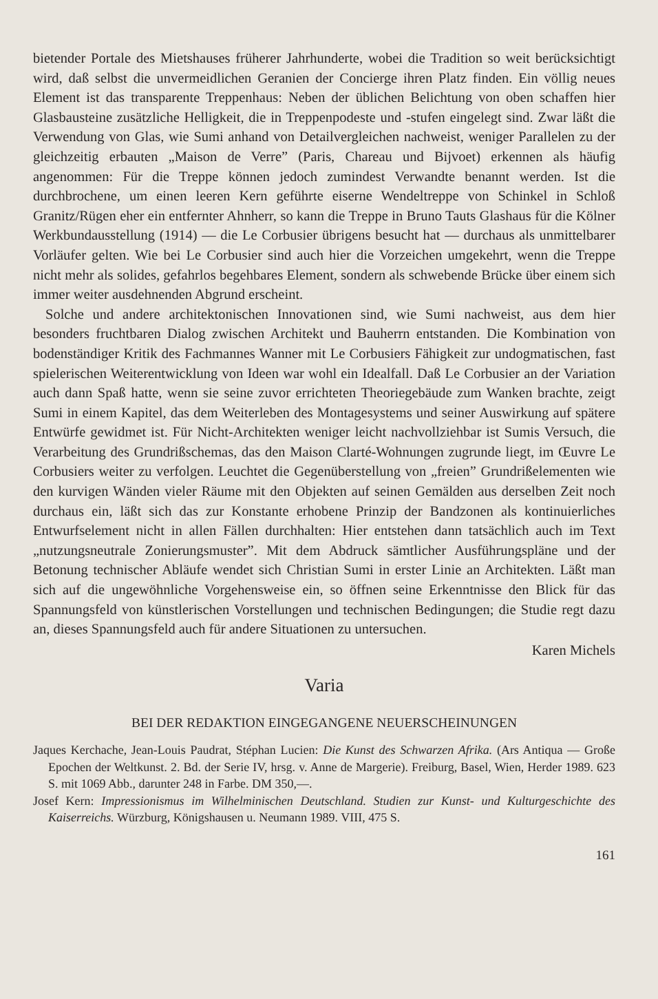bietender Portale des Mietshauses früherer Jahrhunderte, wobei die Tradition so weit berücksichtigt wird, daß selbst die unvermeidlichen Geranien der Concierge ihren Platz finden. Ein völlig neues Element ist das transparente Treppenhaus: Neben der üblichen Belichtung von oben schaffen hier Glasbausteine zusätzliche Helligkeit, die in Treppen­podeste und -stufen eingelegt sind. Zwar läßt die Verwendung von Glas, wie Sumi an­hand von Detailvergleichen nachweist, weniger Parallelen zu der gleichzeitig erbauten „Maison de Verre” (Paris, Chareau und Bijvoet) erkennen als häufig angenommen: Für die Treppe können jedoch zumindest Verwandte benannt werden. Ist die durchbrochene, um einen leeren Kern geführte eiserne Wendeltreppe von Schinkel in Schloß Granitz/Rügen eher ein entfernter Ahnherr, so kann die Treppe in Bruno Tauts Glas­haus für die Kölner Werkbundausstellung (1914) — die Le Corbusier übrigens besucht hat — durchaus als unmittelbarer Vorläufer gelten. Wie bei Le Corbusier sind auch hier die Vorzeichen umgekehrt, wenn die Treppe nicht mehr als solides, gefahrlos begehba­res Element, sondern als schwebende Brücke über einem sich immer weiter ausdehnen­den Abgrund erscheint.
Solche und andere architektonischen Innovationen sind, wie Sumi nachweist, aus dem hier besonders fruchtbaren Dialog zwischen Architekt und Bauherrn entstanden. Die Kombination von bodenständiger Kritik des Fachmannes Wanner mit Le Corbusiers Fä­higkeit zur undogmatischen, fast spielerischen Weiterentwicklung von Ideen war wohl ein Idealfall. Daß Le Corbusier an der Variation auch dann Spaß hatte, wenn sie seine zuvor errichteten Theoriegebäude zum Wanken brachte, zeigt Sumi in einem Kapitel, das dem Weiterleben des Montagesystems und seiner Auswirkung auf spätere Entwürfe gewidmet ist. Für Nicht-Architekten weniger leicht nachvollziehbar ist Sumis Versuch, die Verarbeitung des Grundrißschemas, das den Maison Clarté-Wohnungen zugrunde liegt, im Œuvre Le Corbusiers weiter zu verfolgen. Leuchtet die Gegenüberstellung von „freien” Grundrißelementen wie den kurvigen Wänden vieler Räume mit den Objekten auf seinen Gemälden aus derselben Zeit noch durchaus ein, läßt sich das zur Konstante erhobene Prinzip der Bandzonen als kontinuierliches Entwurfselement nicht in allen Fäl­len durchhalten: Hier entstehen dann tatsächlich auch im Text „nutzungsneutrale Zonierungsmuster”. Mit dem Abdruck sämtlicher Ausführungspläne und der Betonung technischer Abläufe wendet sich Christian Sumi in erster Linie an Architekten. Läßt man sich auf die ungewöhnliche Vorgehensweise ein, so öffnen seine Erkenntnisse den Blick für das Spannungsfeld von künstlerischen Vorstellungen und technischen Bedingungen; die Studie regt dazu an, dieses Spannungsfeld auch für andere Situationen zu unter­suchen.
Karen Michels
Varia
BEI DER REDAKTION EINGEGANGENE NEUERSCHEINUNGEN
Jaques Kerchache, Jean-Louis Paudrat, Stéphan Lucien: Die Kunst des Schwarzen Afrika. (Ars An­tiqua — Große Epochen der Weltkunst. 2. Bd. der Serie IV, hrsg. v. Anne de Margerie). Frei­burg, Basel, Wien, Herder 1989. 623 S. mit 1069 Abb., darunter 248 in Farbe. DM 350,—.
Josef Kern: Impressionismus im Wilhelminischen Deutschland. Studien zur Kunst- und Kulturge­schichte des Kaiserreichs. Würzburg, Königshausen u. Neumann 1989. VIII, 475 S.
161